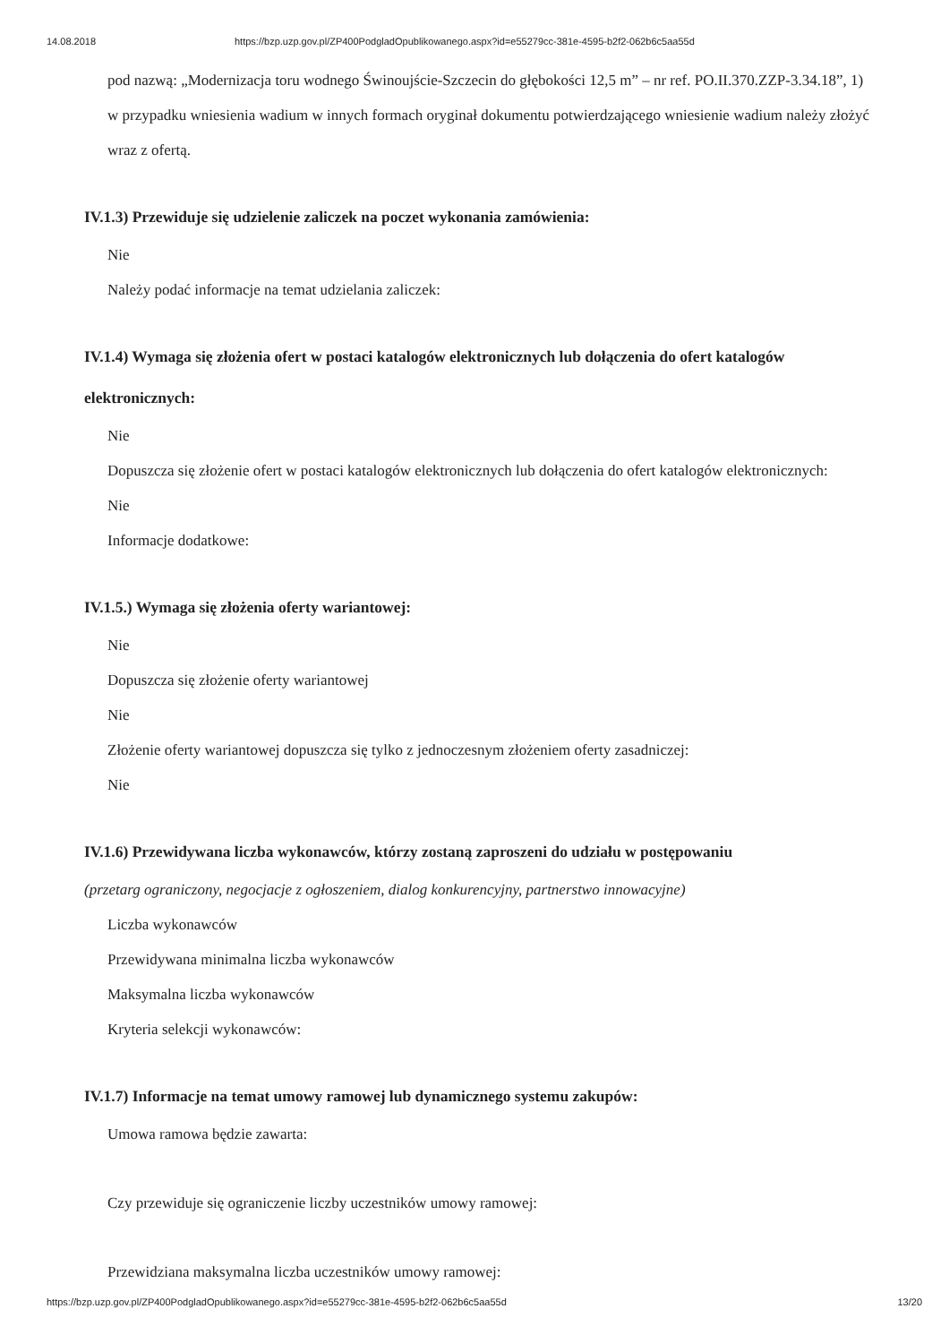14.08.2018 https://bzp.uzp.gov.pl/ZP400PodgladOpublikowanego.aspx?id=e55279cc-381e-4595-b2f2-062b6c5aa55d
pod nazwą: „Modernizacja toru wodnego Świnoujście-Szczecin do głębokości 12,5 m” – nr ref. PO.II.370.ZZP-3.34.18”, 1) w przypadku wniesienia wadium w innych formach oryginał dokumentu potwierdzającego wniesienie wadium należy złożyć wraz z ofertą.
IV.1.3) Przewiduje się udzielenie zaliczek na poczet wykonania zamówienia:
Nie
Należy podać informacje na temat udzielania zaliczek:
IV.1.4) Wymaga się złożenia ofert w postaci katalogów elektronicznych lub dołączenia do ofert katalogów elektronicznych:
Nie
Dopuszcza się złożenie ofert w postaci katalogów elektronicznych lub dołączenia do ofert katalogów elektronicznych:
Nie
Informacje dodatkowe:
IV.1.5.) Wymaga się złożenia oferty wariantowej:
Nie
Dopuszcza się złożenie oferty wariantowej
Nie
Złożenie oferty wariantowej dopuszcza się tylko z jednoczesnym złożeniem oferty zasadniczej:
Nie
IV.1.6) Przewidywana liczba wykonawców, którzy zostaną zaproszeni do udziału w postępowaniu
(przetarg ograniczony, negocjacje z ogłoszeniem, dialog konkurencyjny, partnerstwo innowacyjne)
Liczba wykonawców
Przewidywana minimalna liczba wykonawców
Maksymalna liczba wykonawców
Kryteria selekcji wykonawców:
IV.1.7) Informacje na temat umowy ramowej lub dynamicznego systemu zakupów:
Umowa ramowa będzie zawarta:
Czy przewiduje się ograniczenie liczby uczestników umowy ramowej:
Przewidziana maksymalna liczba uczestników umowy ramowej:
https://bzp.uzp.gov.pl/ZP400PodgladOpublikowanego.aspx?id=e55279cc-381e-4595-b2f2-062b6c5aa55d 13/20